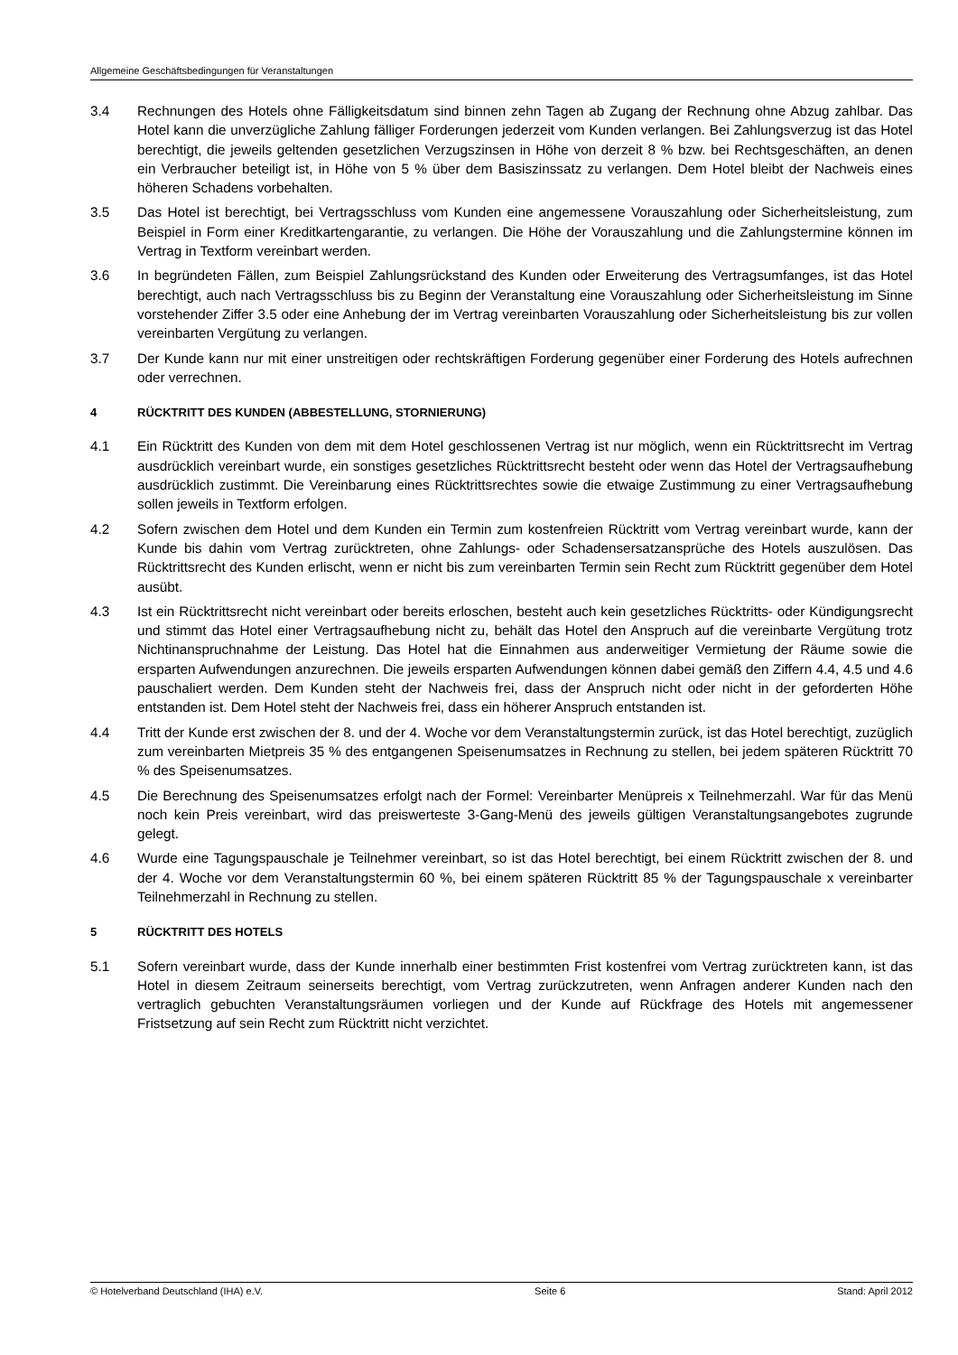Allgemeine Geschäftsbedingungen für Veranstaltungen
3.4 Rechnungen des Hotels ohne Fälligkeitsdatum sind binnen zehn Tagen ab Zugang der Rechnung ohne Abzug zahlbar. Das Hotel kann die unverzügliche Zahlung fälliger Forderungen jederzeit vom Kunden verlangen. Bei Zahlungsverzug ist das Hotel berechtigt, die jeweils geltenden gesetzlichen Verzugszinsen in Höhe von derzeit 8 % bzw. bei Rechtsgeschäften, an denen ein Verbraucher beteiligt ist, in Höhe von 5 % über dem Basiszinssatz zu verlangen. Dem Hotel bleibt der Nachweis eines höheren Schadens vorbehalten.
3.5 Das Hotel ist berechtigt, bei Vertragsschluss vom Kunden eine angemessene Vorauszahlung oder Sicherheitsleistung, zum Beispiel in Form einer Kreditkartengarantie, zu verlangen. Die Höhe der Vorauszahlung und die Zahlungstermine können im Vertrag in Textform vereinbart werden.
3.6 In begründeten Fällen, zum Beispiel Zahlungsrückstand des Kunden oder Erweiterung des Vertragsumfanges, ist das Hotel berechtigt, auch nach Vertragsschluss bis zu Beginn der Veranstaltung eine Vorauszahlung oder Sicherheitsleistung im Sinne vorstehender Ziffer 3.5 oder eine Anhebung der im Vertrag vereinbarten Vorauszahlung oder Sicherheitsleistung bis zur vollen vereinbarten Vergütung zu verlangen.
3.7 Der Kunde kann nur mit einer unstreitigen oder rechtskräftigen Forderung gegenüber einer Forderung des Hotels aufrechnen oder verrechnen.
4 RÜCKTRITT DES KUNDEN (ABBESTELLUNG, STORNIERUNG)
4.1 Ein Rücktritt des Kunden von dem mit dem Hotel geschlossenen Vertrag ist nur möglich, wenn ein Rücktrittsrecht im Vertrag ausdrücklich vereinbart wurde, ein sonstiges gesetzliches Rücktrittsrecht besteht oder wenn das Hotel der Vertragsaufhebung ausdrücklich zustimmt. Die Vereinbarung eines Rücktrittsrechtes sowie die etwaige Zustimmung zu einer Vertragsaufhebung sollen jeweils in Textform erfolgen.
4.2 Sofern zwischen dem Hotel und dem Kunden ein Termin zum kostenfreien Rücktritt vom Vertrag vereinbart wurde, kann der Kunde bis dahin vom Vertrag zurücktreten, ohne Zahlungs- oder Schadensersatzansprüche des Hotels auszulösen. Das Rücktrittsrecht des Kunden erlischt, wenn er nicht bis zum vereinbarten Termin sein Recht zum Rücktritt gegenüber dem Hotel ausübt.
4.3 Ist ein Rücktrittsrecht nicht vereinbart oder bereits erloschen, besteht auch kein gesetzliches Rücktritts- oder Kündigungsrecht und stimmt das Hotel einer Vertragsaufhebung nicht zu, behält das Hotel den Anspruch auf die vereinbarte Vergütung trotz Nichtinanspruchnahme der Leistung. Das Hotel hat die Einnahmen aus anderweitiger Vermietung der Räume sowie die ersparten Aufwendungen anzurechnen. Die jeweils ersparten Aufwendungen können dabei gemäß den Ziffern 4.4, 4.5 und 4.6 pauschaliert werden. Dem Kunden steht der Nachweis frei, dass der Anspruch nicht oder nicht in der geforderten Höhe entstanden ist. Dem Hotel steht der Nachweis frei, dass ein höherer Anspruch entstanden ist.
4.4 Tritt der Kunde erst zwischen der 8. und der 4. Woche vor dem Veranstaltungstermin zurück, ist das Hotel berechtigt, zuzüglich zum vereinbarten Mietpreis 35 % des entgangenen Speisenumsatzes in Rechnung zu stellen, bei jedem späteren Rücktritt 70 % des Speisenumsatzes.
4.5 Die Berechnung des Speisenumsatzes erfolgt nach der Formel: Vereinbarter Menüpreis x Teilnehmerzahl. War für das Menü noch kein Preis vereinbart, wird das preiswerteste 3-Gang-Menü des jeweils gültigen Veranstaltungsangebotes zugrunde gelegt.
4.6 Wurde eine Tagungspauschale je Teilnehmer vereinbart, so ist das Hotel berechtigt, bei einem Rücktritt zwischen der 8. und der 4. Woche vor dem Veranstaltungstermin 60 %, bei einem späteren Rücktritt 85 % der Tagungspauschale x vereinbarter Teilnehmerzahl in Rechnung zu stellen.
5 RÜCKTRITT DES HOTELS
5.1 Sofern vereinbart wurde, dass der Kunde innerhalb einer bestimmten Frist kostenfrei vom Vertrag zurücktreten kann, ist das Hotel in diesem Zeitraum seinerseits berechtigt, vom Vertrag zurückzutreten, wenn Anfragen anderer Kunden nach den vertraglich gebuchten Veranstaltungsräumen vorliegen und der Kunde auf Rückfrage des Hotels mit angemessener Fristsetzung auf sein Recht zum Rücktritt nicht verzichtet.
© Hotelverband Deutschland (IHA) e.V. Seite 6 Stand: April 2012